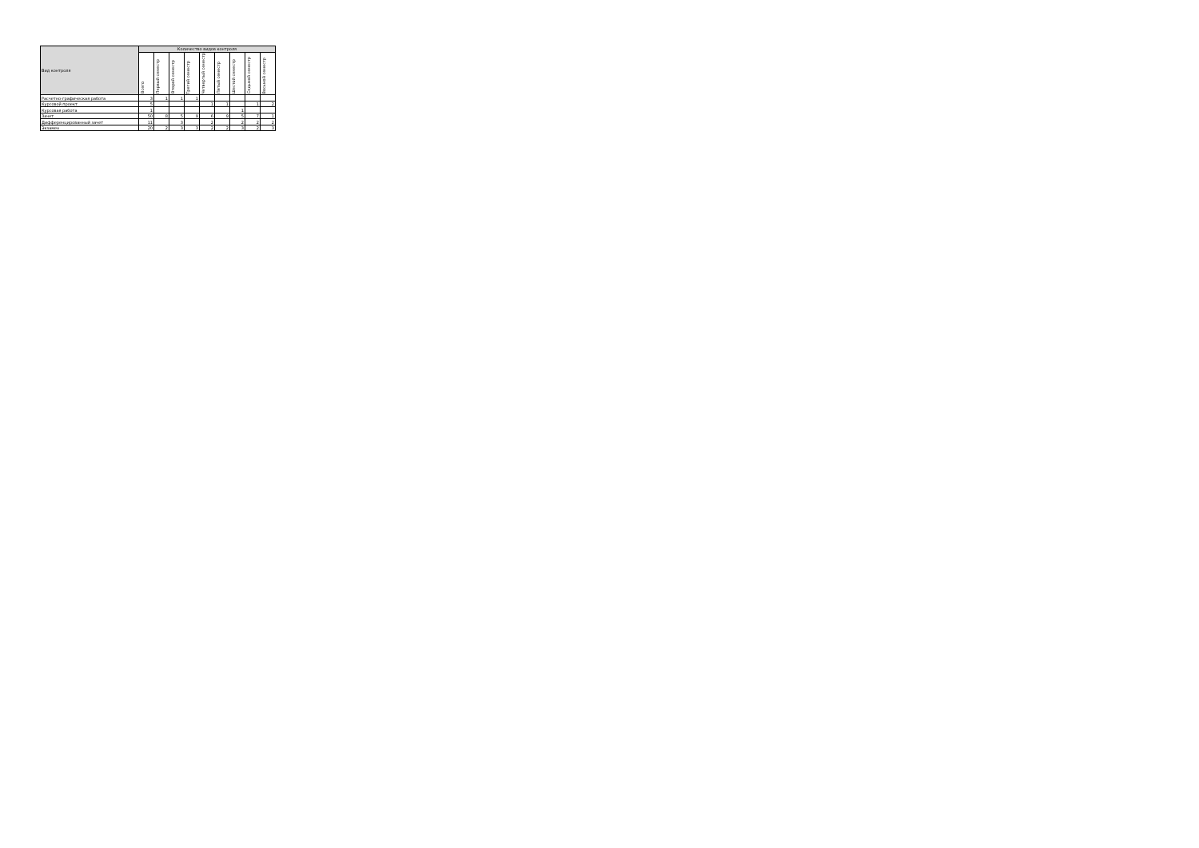| Вид контроля | Количество видов контроля | | | | | | | | |
| --- | --- | --- | --- | --- | --- | --- | --- | --- | --- |
| | Всего | Первый семестр | Второй семестр | Третий семестр | Четвертый семестр | Пятый семестр | Шестой семестр | Седьмой семестр | Восьмой семестр |
| Расчетно-графическая работа | 3 | 1 | 1 | 1 | | | | | |
| Курсовой проект | 5 | | | | 1 | 1 | | 1 | 2 |
| Курсовая работа | 1 | | | | | | 1 | | |
| Зачет | 50 | 8 | 5 | 9 | 6 | 9 | 5 | 7 | 1 |
| Дифференцированный зачет | 11 | | 3 | | 2 | | 2 | 2 | 2 |
| Экзамен | 20 | 2 | 3 | 3 | 2 | 2 | 3 | 2 | 3 |